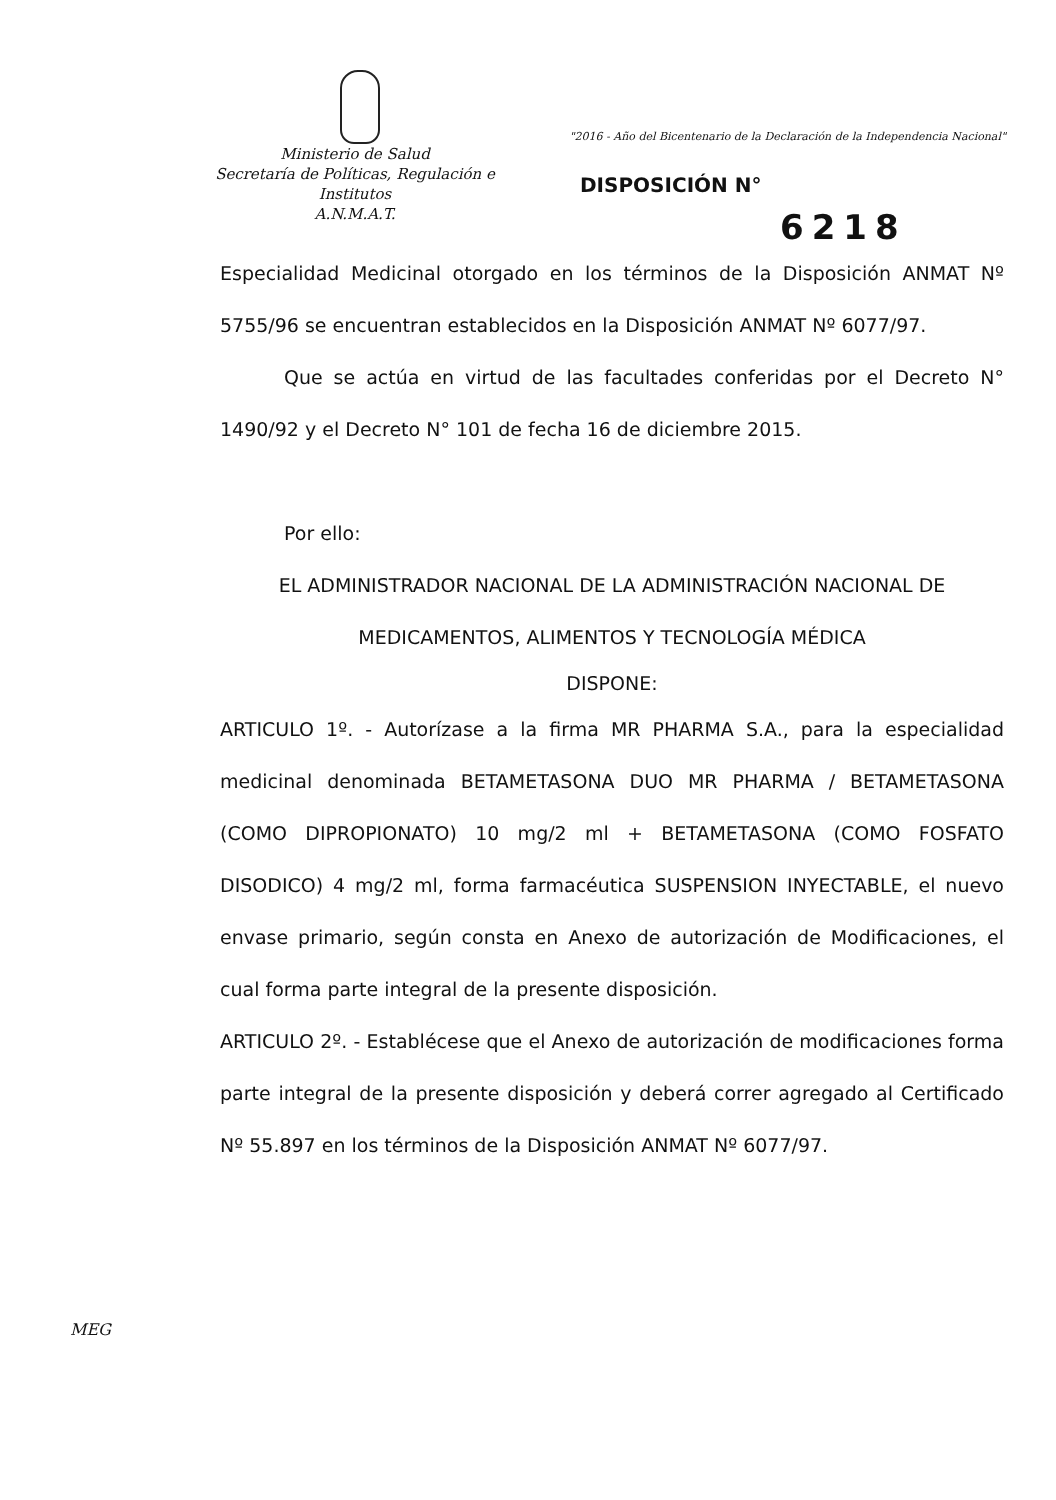Ministerio de Salud
Secretaría de Políticas, Regulación e
Institutos
A.N.M.A.T.
"2016 - Año del Bicentenario de la Declaración de la Independencia Nacional"
DISPOSICIÓN N°
6218
Especialidad Medicinal otorgado en los términos de la Disposición ANMAT Nº 5755/96 se encuentran establecidos en la Disposición ANMAT Nº 6077/97.
Que se actúa en virtud de las facultades conferidas por el Decreto N° 1490/92 y el Decreto N° 101 de fecha 16 de diciembre 2015.
Por ello:
EL ADMINISTRADOR NACIONAL DE LA ADMINISTRACIÓN NACIONAL DE MEDICAMENTOS, ALIMENTOS Y TECNOLOGÍA MÉDICA
DISPONE:
ARTICULO 1º. - Autorízase a la firma MR PHARMA S.A., para la especialidad medicinal denominada BETAMETASONA DUO MR PHARMA / BETAMETASONA (COMO DIPROPIONATO) 10 mg/2 ml + BETAMETASONA (COMO FOSFATO DISODICO) 4 mg/2 ml, forma farmacéutica SUSPENSION INYECTABLE, el nuevo envase primario, según consta en Anexo de autorización de Modificaciones, el cual forma parte integral de la presente disposición.
ARTICULO 2º. - Establécese que el Anexo de autorización de modificaciones forma parte integral de la presente disposición y deberá correr agregado al Certificado Nº 55.897 en los términos de la Disposición ANMAT Nº 6077/97.
MEG